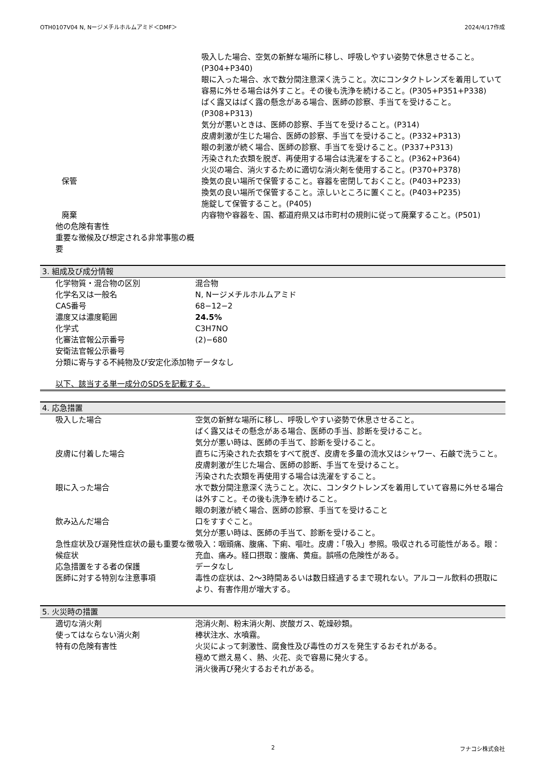OTH0107V04 N, Nージメチルホルムアミド＜DMF＞ 2024/4/17作成
| | 吸入した場合、空気の新鮮な場所に移し、呼吸しやすい姿勢で休息させること。(P304+P340) 眼に入った場合、水で数分間注意深く洗うこと。次にコンタクトレンズを着用していて容易に外せる場合は外すこと。その後も洗浄を続けること。(P305+P351+P338) ばく露又はばく露の懸念がある場合、医師の診察、手当てを受けること。(P308+P313) 気分が悪いときは、医師の診察、手当てを受けること。(P314) 皮膚刺激が生じた場合、医師の診察、手当てを受けること。(P332+P313) 眼の刺激が続く場合、医師の診察、手当てを受けること。(P337+P313) 汚染された衣類を脱ぎ、再使用する場合は洗濯をすること。(P362+P364) 火災の場合、消火するために適切な消火剤を使用すること。(P370+P378) |
| 保管 | 換気の良い場所で保管すること。容器を密閉しておくこと。(P403+P233) 換気の良い場所で保管すること。涼しいところに置くこと。(P403+P235) 施錠して保管すること。(P405) |
| 廃棄 | 内容物や容器を、国、都道府県又は市町村の規則に従って廃棄すること。(P501) |
| 他の危険有害性 | |
| 重要な徴候及び想定される非常事態の概要 | |
3. 組成及び成分情報
| 化学物質・混合物の区別 | 混合物 |
| 化学名又は一般名 | N, Nージメチルホルムアミド |
| CAS番号 | 68−12−2 |
| 濃度又は濃度範囲 | 24.5% |
| 化学式 | C3H7NO |
| 化審法官報公示番号 | (2)−680 |
| 安衛法官報公示番号 | |
| 分類に寄与する不純物及び安定化添加物 | データなし |
以下、該当する単一成分のSDSを記載する。
4. 応急措置
| 吸入した場合 | 空気の新鮮な場所に移し、呼吸しやすい姿勢で休息させること。 ばく露又はその懸念がある場合、医師の手当、診断を受けること。 気分が悪い時は、医師の手当て、診断を受けること。 |
| 皮膚に付着した場合 | 直ちに汚染された衣類をすべて脱ぎ、皮膚を多量の流水又はシャワー、石鹸で洗うこと。 皮膚刺激が生じた場合、医師の診断、手当てを受けること。 汚染された衣類を再使用する場合は洗濯をすること。 |
| 眼に入った場合 | 水で数分間注意深く洗うこと。次に、コンタクトレンズを着用していて容易に外せる場合は外すこと。その後も洗浄を続けること。 眼の刺激が続く場合、医師の診察、手当てを受けること |
| 飲み込んだ場合 | 口をすすぐこと。 気分が悪い時は、医師の手当て、診断を受けること。 |
| 急性症状及び遅発性症状の最も重要な徴候症状 | 吸入：咽頭痛、腹痛、下痢、嘔吐。皮膚：「吸入」参照。吸収される可能性がある。眼：充血、痛み。経口摂取：腹痛、黄疸。誤嚥の危険性がある。 |
| 応急措置をする者の保護 | データなし |
| 医師に対する特別な注意事項 | 毒性の症状は、2〜3時間あるいは数日経過するまで現れない。アルコール飲料の摂取により、有害作用が増大する。 |
5. 火災時の措置
| 適切な消火剤 | 泡消火剤、粉末消火剤、炭酸ガス、乾燥砂類。 |
| 使ってはならない消火剤 | 棒状注水、水噴霧。 |
| 特有の危険有害性 | 火災によって刺激性、腐食性及び毒性のガスを発生するおそれがある。 極めて燃え易く、熱、火花、炎で容易に発火する。 消火後再び発火するおそれがある。 |
2 フナコシ株式会社